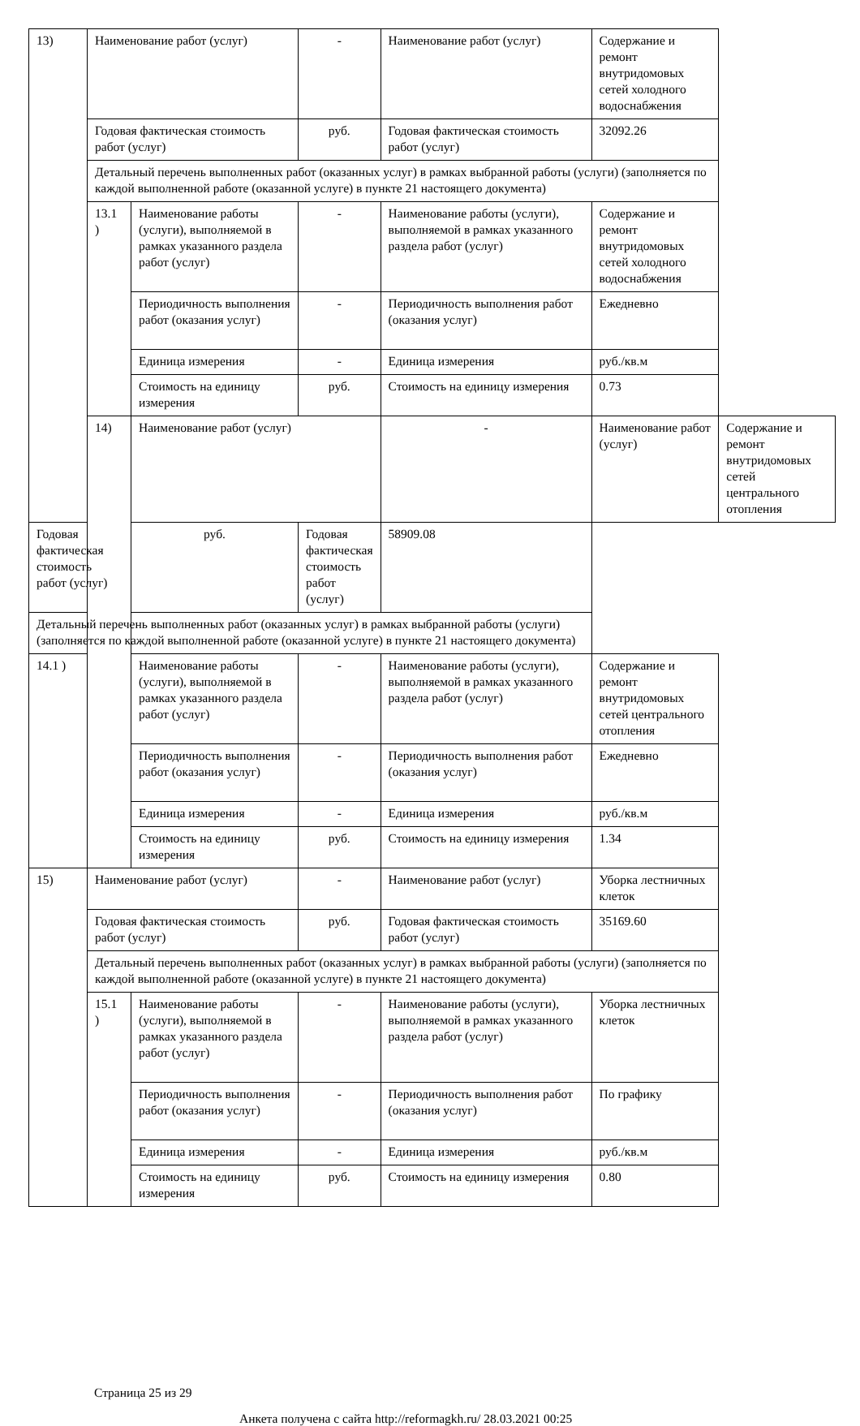| 13) | Наименование работ (услуг) | | - | Наименование работ (услуг) | Содержание и ремонт внутридомовых сетей холодного водоснабжения | |
| | Годовая фактическая стоимость работ (услуг) | | руб. | Годовая фактическая стоимость работ (услуг) | 32092.26 | |
| | Детальный перечень выполненных работ (оказанных услуг) в рамках выбранной работы (услуги) (заполняется по каждой выполненной работе (оказанной услуге) в пункте 21 настоящего документа) | | | | | |
| | 13.1 ) | Наименование работы (услуги), выполняемой в рамках указанного раздела работ (услуг) | - | Наименование работы (услуги), выполняемой в рамках указанного раздела работ (услуг) | Содержание и ремонт внутридомовых сетей холодного водоснабжения | |
| | | Периодичность выполнения работ (оказания услуг) | - | Периодичность выполнения работ (оказания услуг) | Ежедневно | |
| | | Единица измерения | - | Единица измерения | руб./кв.м | |
| | | Стоимость на единицу измерения | руб. | Стоимость на единицу измерения | 0.73 | |
| | 14) | Наименование работ (услуг) | | - | Наименование работ (услуг) | Содержание и ремонт внутридомовых сетей центрального отопления |
| Годовая фактическая стоимость работ (услуг) | | руб. | Годовая фактическая стоимость работ (услуг) | 58909.08 | | |
| Детальный перечень выполненных работ (оказанных услуг) в рамках выбранной работы (услуги) (заполняется по каждой выполненной работе (оказанной услуге) в пункте 21 настоящего документа) | | | | | | |
| 14.1 ) | | Наименование работы (услуги), выполняемой в рамках указанного раздела работ (услуг) | - | Наименование работы (услуги), выполняемой в рамках указанного раздела работ (услуг) | Содержание и ремонт внутридомовых сетей центрального отопления | |
| | | Периодичность выполнения работ (оказания услуг) | - | Периодичность выполнения работ (оказания услуг) | Ежедневно | |
| | | Единица измерения | - | Единица измерения | руб./кв.м | |
| | | Стоимость на единицу измерения | руб. | Стоимость на единицу измерения | 1.34 | |
| 15) | Наименование работ (услуг) | | - | Наименование работ (услуг) | Уборка лестничных клеток | |
| | Годовая фактическая стоимость работ (услуг) | | руб. | Годовая фактическая стоимость работ (услуг) | 35169.60 | |
| | Детальный перечень выполненных работ (оказанных услуг) в рамках выбранной работы (услуги) (заполняется по каждой выполненной работе (оказанной услуге) в пункте 21 настоящего документа) | | | | | |
| | 15.1 ) | Наименование работы (услуги), выполняемой в рамках указанного раздела работ (услуг) | - | Наименование работы (услуги), выполняемой в рамках указанного раздела работ (услуг) | Уборка лестничных клеток | |
| | | Периодичность выполнения работ (оказания услуг) | - | Периодичность выполнения работ (оказания услуг) | По графику | |
| | | Единица измерения | - | Единица измерения | руб./кв.м | |
| | | Стоимость на единицу измерения | руб. | Стоимость на единицу измерения | 0.80 | |
Страница 25 из 29
Анкета получена с сайта http://reformagkh.ru/ 28.03.2021 00:25